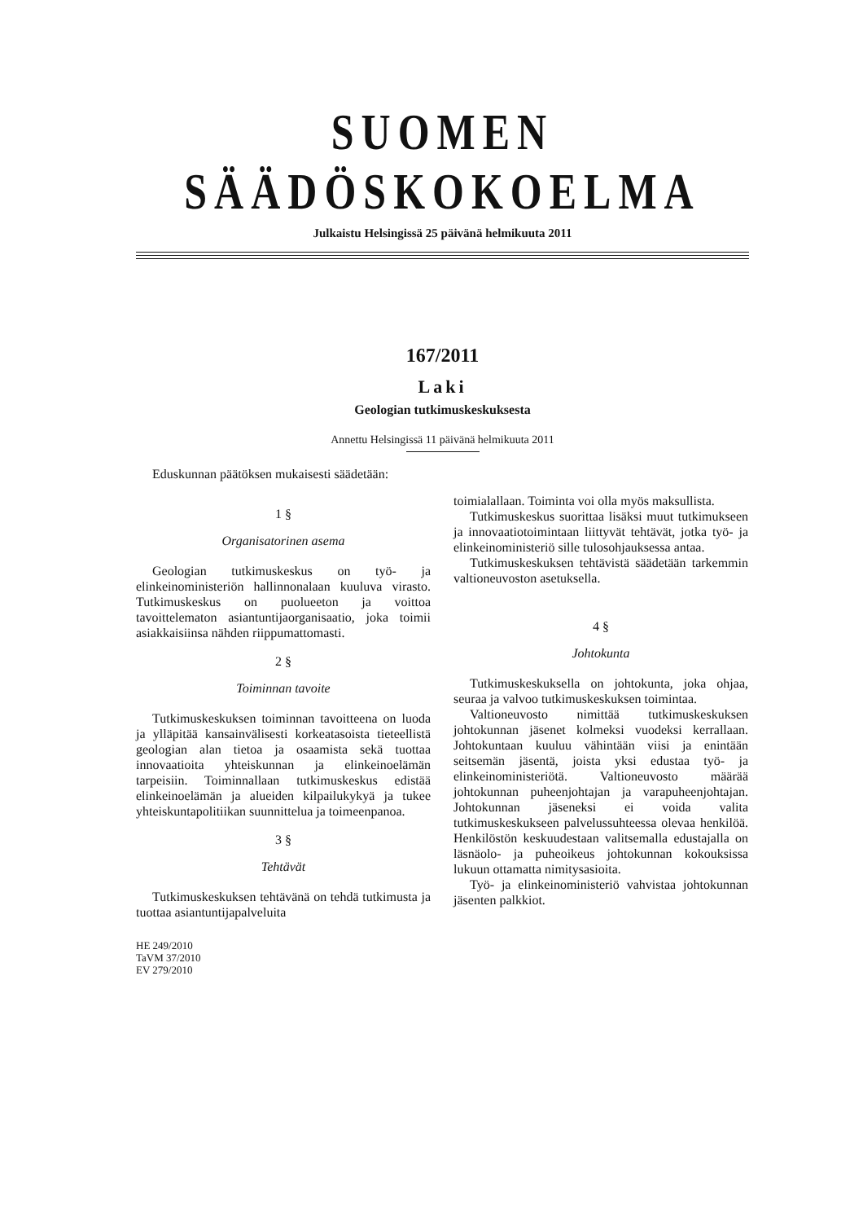SUOMEN SÄÄDÖSKOKOELMA
Julkaistu Helsingissä 25 päivänä helmikuuta 2011
167/2011
Laki
Geologian tutkimuskeskuksesta
Annettu Helsingissä 11 päivänä helmikuuta 2011
Eduskunnan päätöksen mukaisesti säädetään:
1 §
Organisatorinen asema
Geologian tutkimuskeskus on työ- ja elinkeinoministeriön hallinnonalaan kuuluva virasto. Tutkimuskeskus on puolueeton ja voittoa tavoittelematon asiantuntijaorganisaatio, joka toimii asiakkaisiinsa nähden riippumattomasti.
2 §
Toiminnan tavoite
Tutkimuskeskuksen toiminnan tavoitteena on luoda ja ylläpitää kansainvälisesti korkeatasoista tieteellistä geologian alan tietoa ja osaamista sekä tuottaa innovaatioita yhteiskunnan ja elinkeinoelämän tarpeisiin. Toiminnallaan tutkimuskeskus edistää elinkeinoelämän ja alueiden kilpailukykyä ja tukee yhteiskuntapolitiikan suunnittelua ja toimeenpanoa.
3 §
Tehtävät
Tutkimuskeskuksen tehtävänä on tehdä tutkimusta ja tuottaa asiantuntijapalveluita
HE 249/2010
TaVM 37/2010
EV 279/2010
toimialallaan. Toiminta voi olla myös maksullista.
Tutkimuskeskus suorittaa lisäksi muut tutkimukseen ja innovaatiotoimintaan liittyvät tehtävät, jotka työ- ja elinkeinoministeriö sille tulosohjauksessa antaa.
Tutkimuskeskuksen tehtävistä säädetään tarkemmin valtioneuvoston asetuksella.
4 §
Johtokunta
Tutkimuskeskuksella on johtokunta, joka ohjaa, seuraa ja valvoo tutkimuskeskuksen toimintaa.
Valtioneuvosto nimittää tutkimuskeskuksen johtokunnan jäsenet kolmeksi vuodeksi kerrallaan. Johtokuntaan kuuluu vähintään viisi ja enintään seitsemän jäsentä, joista yksi edustaa työ- ja elinkeinoministeriötä. Valtioneuvosto määrää johtokunnan puheenjohtajan ja varapuheenjohtajan. Johtokunnan jäseneksi ei voida valita tutkimuskeskukseen palvelussuhteessa olevaa henkilöä. Henkilöstön keskuudestaan valitsemalla edustajalla on läsnäolo- ja puheoikeus johtokunnan kokouksissa lukuun ottamatta nimitysasioita.
Työ- ja elinkeinoministeriö vahvistaa johtokunnan jäsenten palkkiot.